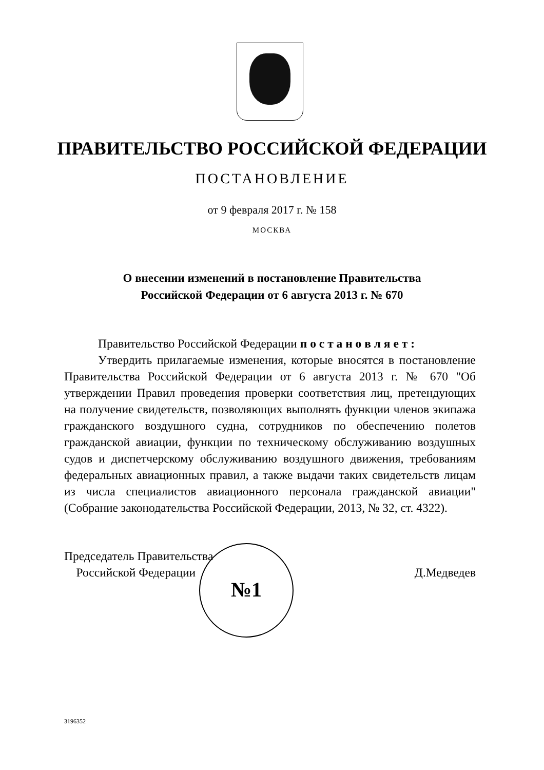ПРАВИТЕЛЬСТВО РОССИЙСКОЙ ФЕДЕРАЦИИ
ПОСТАНОВЛЕНИЕ
от 9 февраля 2017 г. № 158
МОСКВА
О внесении изменений в постановление Правительства
Российской Федерации от 6 августа 2013 г. № 670
Правительство Российской Федерации п о с т а н о в л я е т :
Утвердить прилагаемые изменения, которые вносятся в постановление Правительства Российской Федерации от 6 августа 2013 г. № 670 "Об утверждении Правил проведения проверки соответствия лиц, претендующих на получение свидетельств, позволяющих выполнять функции членов экипажа гражданского воздушного судна, сотрудников по обеспечению полетов гражданской авиации, функции по техническому обслуживанию воздушных судов и диспетчерскому обслуживанию воздушного движения, требованиям федеральных авиационных правил, а также выдачи таких свидетельств лицам из числа специалистов авиационного персонала гражданской авиации" (Собрание законодательства Российской Федерации, 2013, № 32, ст. 4322).
Председатель Правительства
Российской Федерации
Д.Медведев
№1
3196352